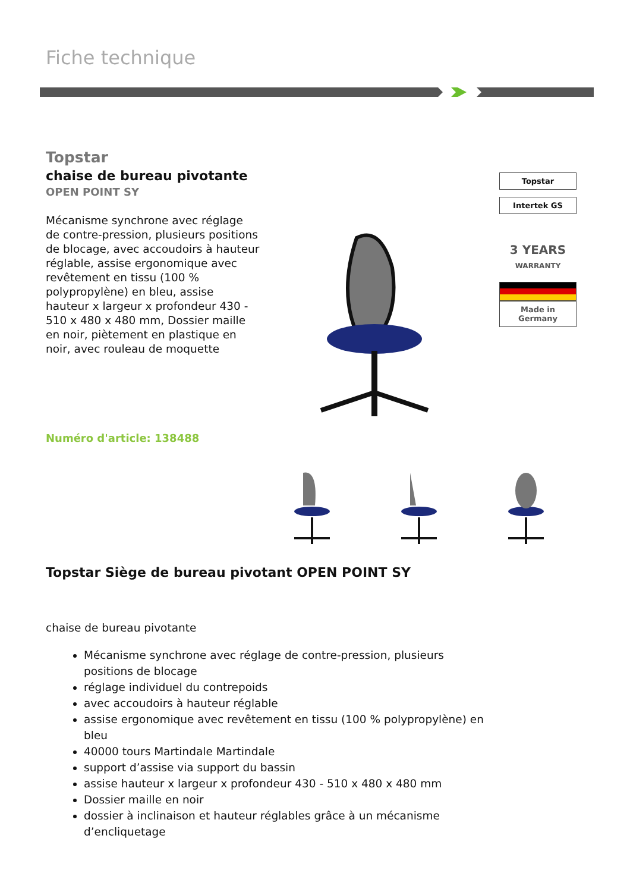Fiche technique
Topstar
chaise de bureau pivotante
OPEN POINT SY
Mécanisme synchrone avec réglage de contre-pression, plusieurs positions de blocage, avec accoudoirs à hauteur réglable, assise ergonomique avec revêtement en tissu (100 % polypropylène) en bleu, assise hauteur x largeur x profondeur 430 - 510 x 480 x 480 mm, Dossier maille en noir, piètement en plastique en noir, avec rouleau de moquette
Numéro d'article: 138488
Topstar
Intertek GS
3 YEARS
WARRANTY
Made in
Germany
Topstar Siège de bureau pivotant OPEN POINT SY
chaise de bureau pivotante
Mécanisme synchrone avec réglage de contre-pression, plusieurs positions de blocage
réglage individuel du contrepoids
avec accoudoirs à hauteur réglable
assise ergonomique avec revêtement en tissu (100 % polypropylène) en bleu
40000 tours Martindale Martindale
support d’assise via support du bassin
assise hauteur x largeur x profondeur 430 - 510 x 480 x 480 mm
Dossier maille en noir
dossier à inclinaison et hauteur réglables grâce à un mécanisme d’encliquetage